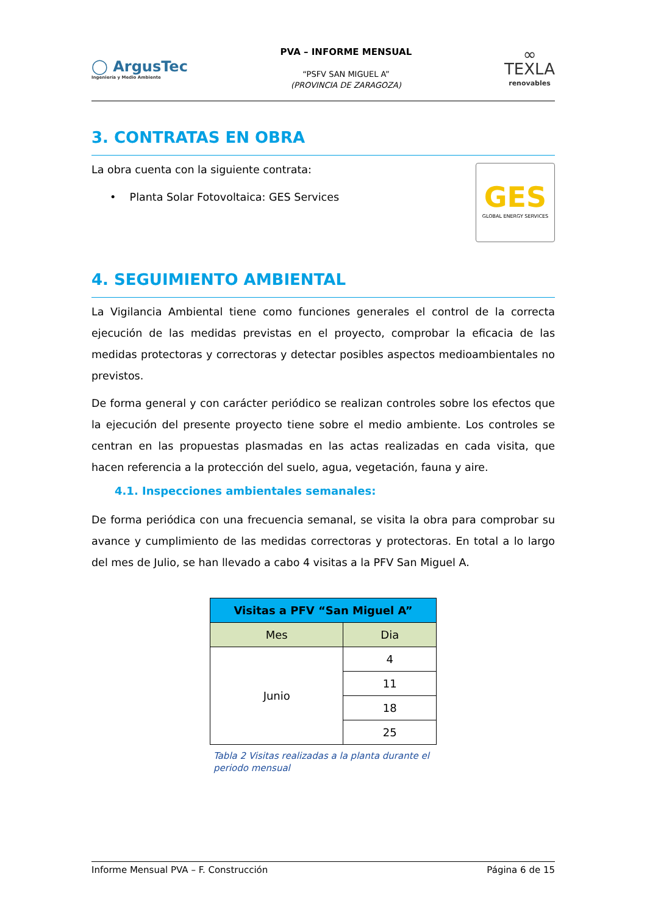◯ ArgusTec
Ingeniería y Medio Ambiente
PVA – INFORME MENSUAL
“PSFV SAN MIGUEL A”
(PROVINCIA DE ZARAGOZA)
∞
TEXLA
renovables
3. CONTRATAS EN OBRA
La obra cuenta con la siguiente contrata:
• Planta Solar Fotovoltaica: GES Services
GES
GLOBAL ENERGY SERVICES
4. SEGUIMIENTO AMBIENTAL
La Vigilancia Ambiental tiene como funciones generales el control de la correcta ejecución de las medidas previstas en el proyecto, comprobar la eficacia de las medidas protectoras y correctoras y detectar posibles aspectos medioambientales no previstos.
De forma general y con carácter periódico se realizan controles sobre los efectos que la ejecución del presente proyecto tiene sobre el medio ambiente. Los controles se centran en las propuestas plasmadas en las actas realizadas en cada visita, que hacen referencia a la protección del suelo, agua, vegetación, fauna y aire.
4.1. Inspecciones ambientales semanales:
De forma periódica con una frecuencia semanal, se visita la obra para comprobar su avance y cumplimiento de las medidas correctoras y protectoras. En total a lo largo del mes de Julio, se han llevado a cabo 4 visitas a la PFV San Miguel A.
| Visitas a PFV “San Miguel A” | |
| --- | --- |
| Mes | Dia |
| Junio | 4 |
| | 11 |
| | 18 |
| | 25 |
Tabla 2 Visitas realizadas a la planta durante el periodo mensual
Informe Mensual PVA – F. Construcción Página 6 de 15